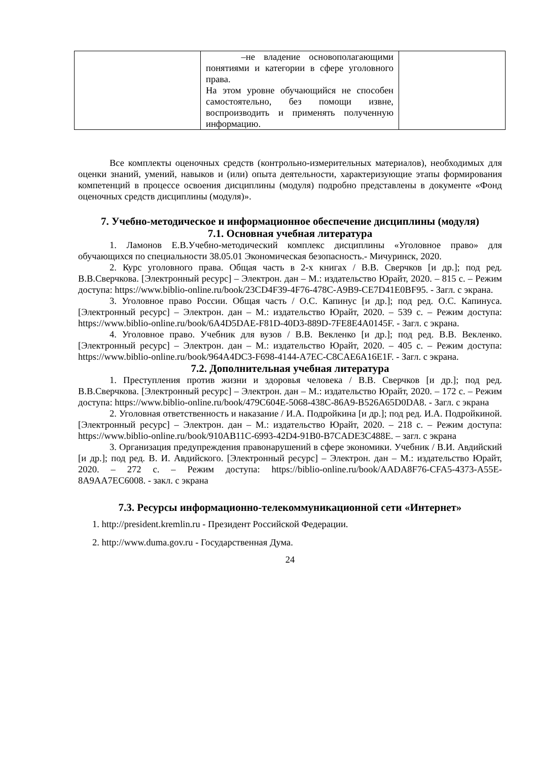| | –не владение основополагающими понятиями и категории в сфере уголовного права. На этом уровне обучающийся не способен самостоятельно, без помощи извне, воспроизводить и применять полученную информацию. | |
Все комплекты оценочных средств (контрольно-измерительных материалов), необходимых для оценки знаний, умений, навыков и (или) опыта деятельности, характеризующие этапы формирования компетенций в процессе освоения дисциплины (модуля) подробно представлены в документе «Фонд оценочных средств дисциплины (модуля)».
7. Учебно-методическое и информационное обеспечение дисциплины (модуля)
7.1. Основная учебная литература
1. Ламонов Е.В.Учебно-методический комплекс дисциплины «Уголовное право» для обучающихся по специальности 38.05.01 Экономическая безопасность.- Мичуринск, 2020.
2. Курс уголовного права. Общая часть в 2-х книгах / В.В. Сверчков [и др.]; под ред. В.В.Сверчкова. [Электронный ресурс] – Электрон. дан – М.: издательство Юрайт, 2020. – 815 с. – Режим доступа: https://www.biblio-online.ru/book/23CD4F39-4F76-478C-A9B9-CE7D41E0BF95. - Загл. с экрана.
3. Уголовное право России. Общая часть / О.С. Капинус [и др.]; под ред. О.С. Капинуса. [Электронный ресурс] – Электрон. дан – М.: издательство Юрайт, 2020. – 539 с. – Режим доступа: https://www.biblio-online.ru/book/6A4D5DAE-F81D-40D3-889D-7FE8E4A0145F. - Загл. с экрана.
4. Уголовное право. Учебник для вузов / В.В. Векленко [и др.]; под ред. В.В. Векленко. [Электронный ресурс] – Электрон. дан – М.: издательство Юрайт, 2020. – 405 с. – Режим доступа: https://www.biblio-online.ru/book/964A4DC3-F698-4144-A7EC-C8CAE6A16E1F. - Загл. с экрана.
7.2. Дополнительная учебная литература
1. Преступления против жизни и здоровья человека / В.В. Сверчков [и др.]; под ред. В.В.Сверчкова. [Электронный ресурс] – Электрон. дан – М.: издательство Юрайт, 2020. – 172 с. – Режим доступа: https://www.biblio-online.ru/book/479C604E-5068-438C-86A9-B526A65D0DA8. - Загл. с экрана
2. Уголовная ответственность и наказание / И.А. Подройкина [и др.]; под ред. И.А. Подройкиной. [Электронный ресурс] – Электрон. дан – М.: издательство Юрайт, 2020. – 218 с. – Режим доступа: https://www.biblio-online.ru/book/910AB11C-6993-42D4-91B0-B7CADE3C488E. – загл. с экрана
3. Организация предупреждения правонарушений в сфере экономики. Учебник / В.И. Авдийский [и др.]; под ред. В. И. Авдийского. [Электронный ресурс] – Электрон. дан – М.: издательство Юрайт, 2020. – 272 с. – Режим доступа: https://biblio-online.ru/book/AADA8F76-CFA5-4373-A55E-8A9AA7EC6008. - закл. с экрана
7.3. Ресурсы информационно-телекоммуникационной сети «Интернет»
1. http://president.kremlin.ru - Президент Российской Федерации.
2. http://www.duma.gov.ru - Государственная Дума.
24